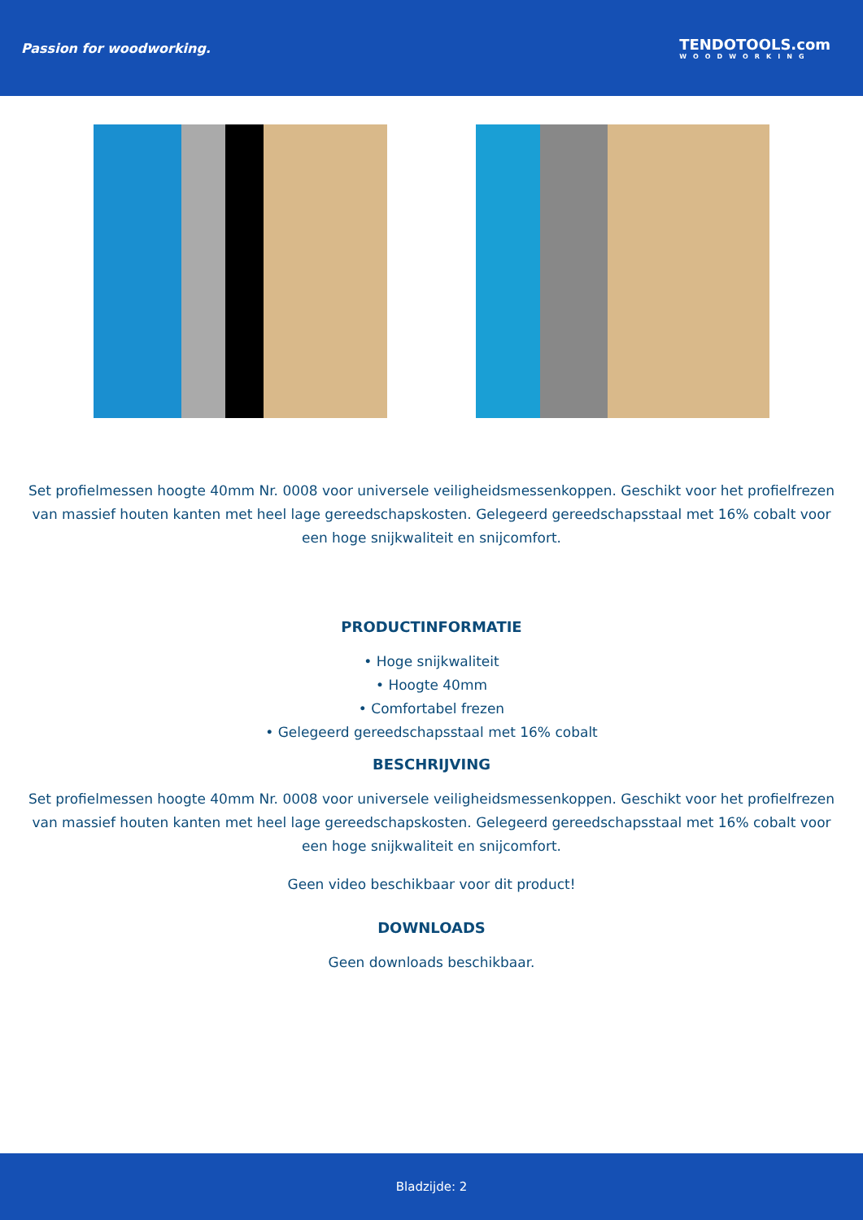Passion for woodworking. TENDOTOOLS.com
WOODWORKING
Set profielmessen hoogte 40mm Nr. 0008 voor universele veiligheidsmessenkoppen. Geschikt voor het profielfrezen van massief houten kanten met heel lage gereedschapskosten. Gelegeerd gereedschapsstaal met 16% cobalt voor een hoge snijkwaliteit en snijcomfort.
PRODUCTINFORMATIE
• Hoge snijkwaliteit
• Hoogte 40mm
• Comfortabel frezen
• Gelegeerd gereedschapsstaal met 16% cobalt
BESCHRIJVING
Set profielmessen hoogte 40mm Nr. 0008 voor universele veiligheidsmessenkoppen. Geschikt voor het profielfrezen van massief houten kanten met heel lage gereedschapskosten. Gelegeerd gereedschapsstaal met 16% cobalt voor een hoge snijkwaliteit en snijcomfort.
Geen video beschikbaar voor dit product!
DOWNLOADS
Geen downloads beschikbaar.
Bladzijde: 2